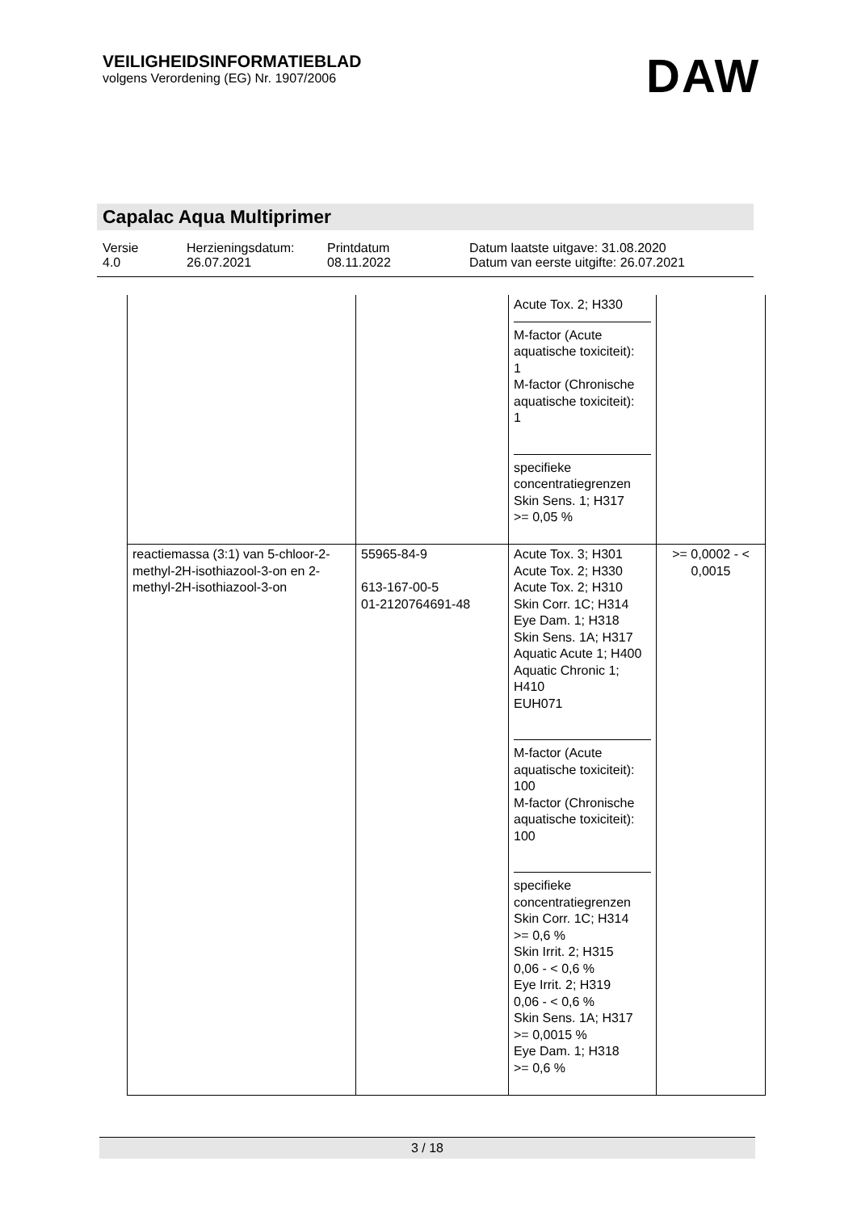VEILIGHEIDSINFORMATIEBLAD
volgens Verordening (EG) Nr. 1907/2006
DAW
Capalac Aqua Multiprimer
| Versie 4.0 | Herzieningsdatum: 26.07.2021 | Printdatum 08.11.2022 | Datum laatste uitgave: 31.08.2020 Datum van eerste uitgifte: 26.07.2021 |
| | | Acute Tox. 2; H330 M-factor (Acute aquatische toxiciteit): 1 M-factor (Chronische aquatische toxiciteit): 1 specifieke concentratiegrenzen Skin Sens. 1; H317 >= 0,05 % | |
| reactiemassa (3:1) van 5-chloor-2-methyl-2H-isothiazool-3-on en 2-methyl-2H-isothiazool-3-on | 55965-84-9 613-167-00-5 01-2120764691-48 | Acute Tox. 3; H301 Acute Tox. 2; H330 Acute Tox. 2; H310 Skin Corr. 1C; H314 Eye Dam. 1; H318 Skin Sens. 1A; H317 Aquatic Acute 1; H400 Aquatic Chronic 1; H410 EUH071 M-factor (Acute aquatische toxiciteit): 100 M-factor (Chronische aquatische toxiciteit): 100 specifieke concentratiegrenzen Skin Corr. 1C; H314 >= 0,6 % Skin Irrit. 2; H315 0,06 - < 0,6 % Eye Irrit. 2; H319 0,06 - < 0,6 % Skin Sens. 1A; H317 >= 0,0015 % Eye Dam. 1; H318 >= 0,6 % | >= 0,0002 - < 0,0015 |
3 / 18